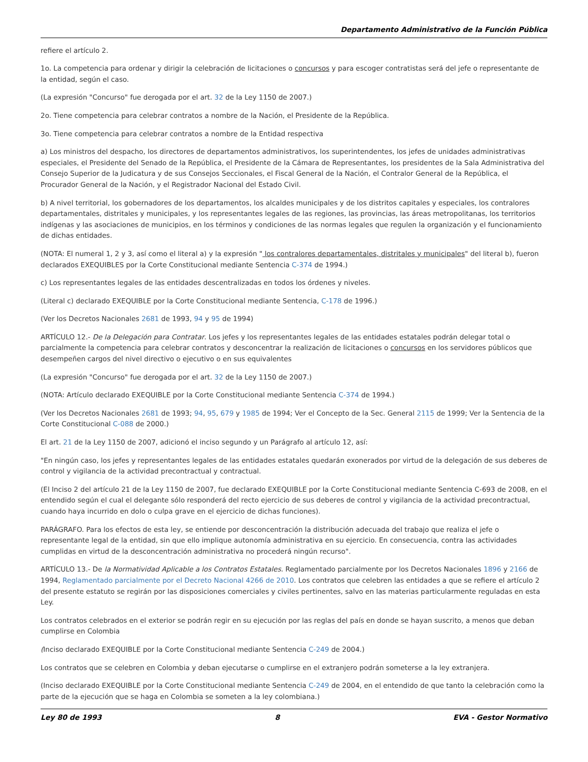Departamento Administrativo de la Función Pública
refiere el artículo 2.
1o. La competencia para ordenar y dirigir la celebración de licitaciones o concursos y para escoger contratistas será del jefe o representante de la entidad, según el caso.
(La expresión "Concurso" fue derogada por el art. 32 de la Ley 1150 de 2007.)
2o. Tiene competencia para celebrar contratos a nombre de la Nación, el Presidente de la República.
3o. Tiene competencia para celebrar contratos a nombre de la Entidad respectiva
a) Los ministros del despacho, los directores de departamentos administrativos, los superintendentes, los jefes de unidades administrativas especiales, el Presidente del Senado de la República, el Presidente de la Cámara de Representantes, los presidentes de la Sala Administrativa del Consejo Superior de la Judicatura y de sus Consejos Seccionales, el Fiscal General de la Nación, el Contralor General de la República, el Procurador General de la Nación, y el Registrador Nacional del Estado Civil.
b) A nivel territorial, los gobernadores de los departamentos, los alcaldes municipales y de los distritos capitales y especiales, los contralores departamentales, distritales y municipales, y los representantes legales de las regiones, las provincias, las áreas metropolitanas, los territorios indígenas y las asociaciones de municipios, en los términos y condiciones de las normas legales que regulen la organización y el funcionamiento de dichas entidades.
(NOTA: El numeral 1, 2 y 3, así como el literal a) y la expresión " los contralores departamentales, distritales y municipales" del literal b), fueron declarados EXEQUIBLES por la Corte Constitucional mediante Sentencia C-374 de 1994.)
c) Los representantes legales de las entidades descentralizadas en todos los órdenes y niveles.
(Literal c) declarado EXEQUIBLE por la Corte Constitucional mediante Sentencia, C-178 de 1996.)
(Ver los Decretos Nacionales 2681 de 1993, 94 y 95 de 1994)
ARTÍCULO 12.- De la Delegación para Contratar. Los jefes y los representantes legales de las entidades estatales podrán delegar total o parcialmente la competencia para celebrar contratos y desconcentrar la realización de licitaciones o concursos en los servidores públicos que desempeñen cargos del nivel directivo o ejecutivo o en sus equivalentes
(La expresión "Concurso" fue derogada por el art. 32 de la Ley 1150 de 2007.)
(NOTA: Artículo declarado EXEQUIBLE por la Corte Constitucional mediante Sentencia C-374 de 1994.)
(Ver los Decretos Nacionales 2681 de 1993; 94, 95, 679 y 1985 de 1994; Ver el Concepto de la Sec. General 2115 de 1999; Ver la Sentencia de la Corte Constitucional C-088 de 2000.)
El art. 21 de la Ley 1150 de 2007, adicionó el inciso segundo y un Parágrafo al artículo 12, así:
"En ningún caso, los jefes y representantes legales de las entidades estatales quedarán exonerados por virtud de la delegación de sus deberes de control y vigilancia de la actividad precontractual y contractual.
(El Inciso 2 del artículo 21 de la Ley 1150 de 2007, fue declarado EXEQUIBLE por la Corte Constitucional mediante Sentencia C-693 de 2008, en el entendido según el cual el delegante sólo responderá del recto ejercicio de sus deberes de control y vigilancia de la actividad precontractual, cuando haya incurrido en dolo o culpa grave en el ejercicio de dichas funciones).
PARÁGRAFO. Para los efectos de esta ley, se entiende por desconcentración la distribución adecuada del trabajo que realiza el jefe o representante legal de la entidad, sin que ello implique autonomía administrativa en su ejercicio. En consecuencia, contra las actividades cumplidas en virtud de la desconcentración administrativa no procederá ningún recurso".
ARTÍCULO 13.- De la Normatividad Aplicable a los Contratos Estatales. Reglamentado parcialmente por los Decretos Nacionales 1896 y 2166 de 1994, Reglamentado parcialmente por el Decreto Nacional 4266 de 2010. Los contratos que celebren las entidades a que se refiere el artículo 2 del presente estatuto se regirán por las disposiciones comerciales y civiles pertinentes, salvo en las materias particularmente reguladas en esta Ley.
Los contratos celebrados en el exterior se podrán regir en su ejecución por las reglas del país en donde se hayan suscrito, a menos que deban cumplirse en Colombia
(Inciso declarado EXEQUIBLE por la Corte Constitucional mediante Sentencia C-249 de 2004.)
Los contratos que se celebren en Colombia y deban ejecutarse o cumplirse en el extranjero podrán someterse a la ley extranjera.
(Inciso declarado EXEQUIBLE por la Corte Constitucional mediante Sentencia C-249 de 2004, en el entendido de que tanto la celebración como la parte de la ejecución que se haga en Colombia se someten a la ley colombiana.)
Ley 80 de 1993 8 EVA - Gestor Normativo